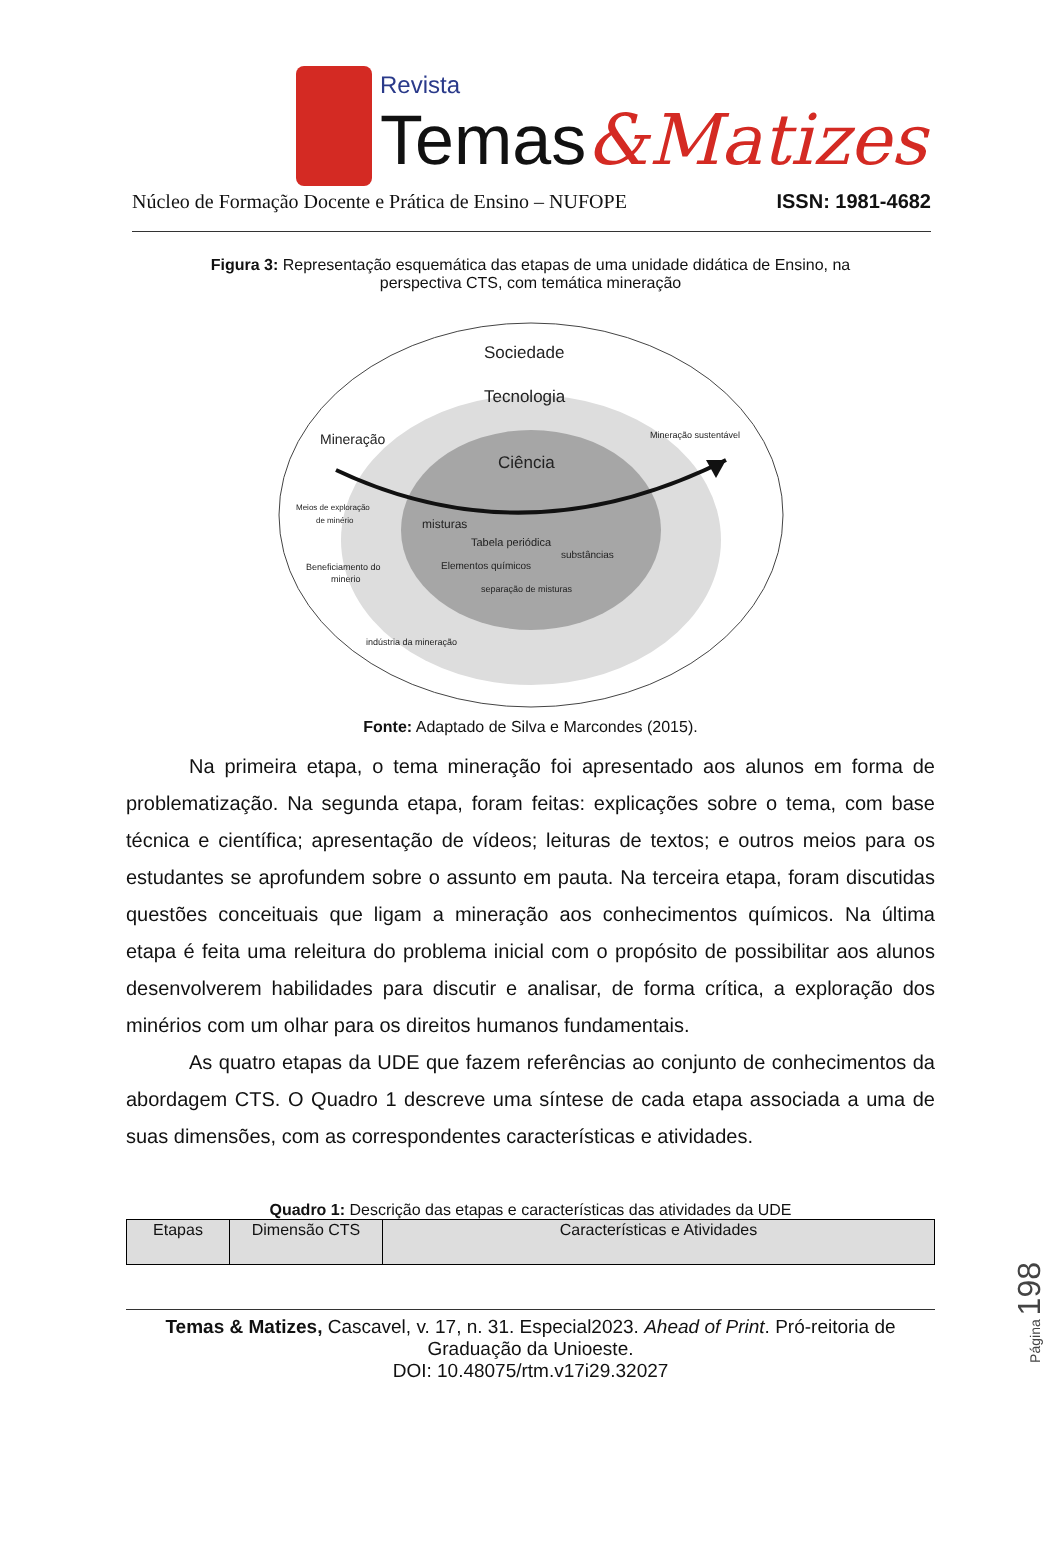Revista
Temas&Matizes
Núcleo de Formação Docente e Prática de Ensino – NUFOPE ISSN: 1981-4682
Figura 3: Representação esquemática das etapas de uma unidade didática de Ensino, na perspectiva CTS, com temática mineração
Sociedade
Tecnologia
Ciência
Mineração
Mineração sustentável
Meios de exploração
de minério
Beneficiamento do
minerio
misturas
Tabela periódica
substâncias
Elementos químicos
separação de misturas
indústria da mineração
Fonte: Adaptado de Silva e Marcondes (2015).
Na primeira etapa, o tema mineração foi apresentado aos alunos em forma de problematização. Na segunda etapa, foram feitas: explicações sobre o tema, com base técnica e científica; apresentação de vídeos; leituras de textos; e outros meios para os estudantes se aprofundem sobre o assunto em pauta. Na terceira etapa, foram discutidas questões conceituais que ligam a mineração aos conhecimentos químicos. Na última etapa é feita uma releitura do problema inicial com o propósito de possibilitar aos alunos desenvolverem habilidades para discutir e analisar, de forma crítica, a exploração dos minérios com um olhar para os direitos humanos fundamentais.
As quatro etapas da UDE que fazem referências ao conjunto de conhecimentos da abordagem CTS. O Quadro 1 descreve uma síntese de cada etapa associada a uma de suas dimensões, com as correspondentes características e atividades.
Quadro 1: Descrição das etapas e características das atividades da UDE
| Etapas | Dimensão CTS | Características e Atividades |
| --- | --- | --- |
Temas & Matizes, Cascavel, v. 17, n. 31. Especial2023. Ahead of Print. Pró-reitoria de Graduação da Unioeste.
DOI: 10.48075/rtm.v17i29.32027
Página 198